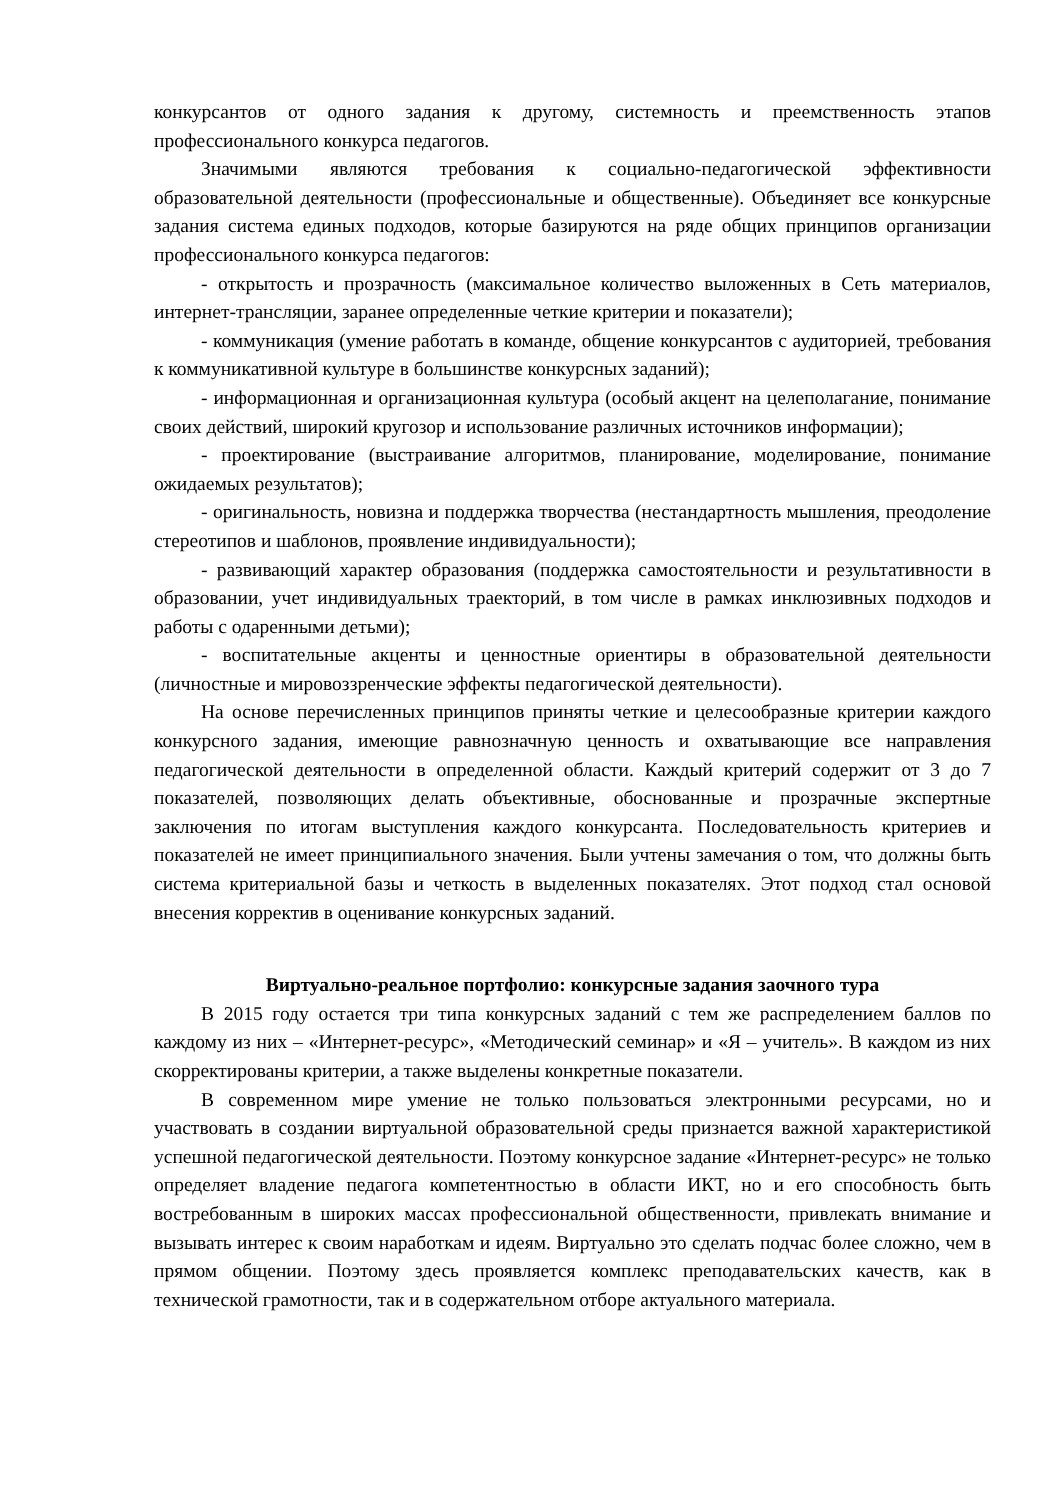конкурсантов от одного задания к другому, системность и преемственность этапов профессионального конкурса педагогов.
Значимыми являются требования к социально-педагогической эффективности образовательной деятельности (профессиональные и общественные). Объединяет все конкурсные задания система единых подходов, которые базируются на ряде общих принципов организации профессионального конкурса педагогов:
- открытость и прозрачность (максимальное количество выложенных в Сеть материалов, интернет-трансляции, заранее определенные четкие критерии и показатели);
- коммуникация (умение работать в команде, общение конкурсантов с аудиторией, требования к коммуникативной культуре в большинстве конкурсных заданий);
- информационная и организационная культура (особый акцент на целеполагание, понимание своих действий, широкий кругозор и использование различных источников информации);
- проектирование (выстраивание алгоритмов, планирование, моделирование, понимание ожидаемых результатов);
- оригинальность, новизна и поддержка творчества (нестандартность мышления, преодоление стереотипов и шаблонов, проявление индивидуальности);
- развивающий характер образования (поддержка самостоятельности и результативности в образовании, учет индивидуальных траекторий, в том числе в рамках инклюзивных подходов и работы с одаренными детьми);
- воспитательные акценты и ценностные ориентиры в образовательной деятельности (личностные и мировоззренческие эффекты педагогической деятельности).
На основе перечисленных принципов приняты четкие и целесообразные критерии каждого конкурсного задания, имеющие равнозначную ценность и охватывающие все направления педагогической деятельности в определенной области. Каждый критерий содержит от 3 до 7 показателей, позволяющих делать объективные, обоснованные и прозрачные экспертные заключения по итогам выступления каждого конкурсанта. Последовательность критериев и показателей не имеет принципиального значения. Были учтены замечания о том, что должны быть система критериальной базы и четкость в выделенных показателях. Этот подход стал основой внесения корректив в оценивание конкурсных заданий.
Виртуально-реальное портфолио: конкурсные задания заочного тура
В 2015 году остается три типа конкурсных заданий с тем же распределением баллов по каждому из них – «Интернет-ресурс», «Методический семинар» и «Я – учитель». В каждом из них скорректированы критерии, а также выделены конкретные показатели.
В современном мире умение не только пользоваться электронными ресурсами, но и участвовать в создании виртуальной образовательной среды признается важной характеристикой успешной педагогической деятельности. Поэтому конкурсное задание «Интернет-ресурс» не только определяет владение педагога компетентностью в области ИКТ, но и его способность быть востребованным в широких массах профессиональной общественности, привлекать внимание и вызывать интерес к своим наработкам и идеям. Виртуально это сделать подчас более сложно, чем в прямом общении. Поэтому здесь проявляется комплекс преподавательских качеств, как в технической грамотности, так и в содержательном отборе актуального материала.